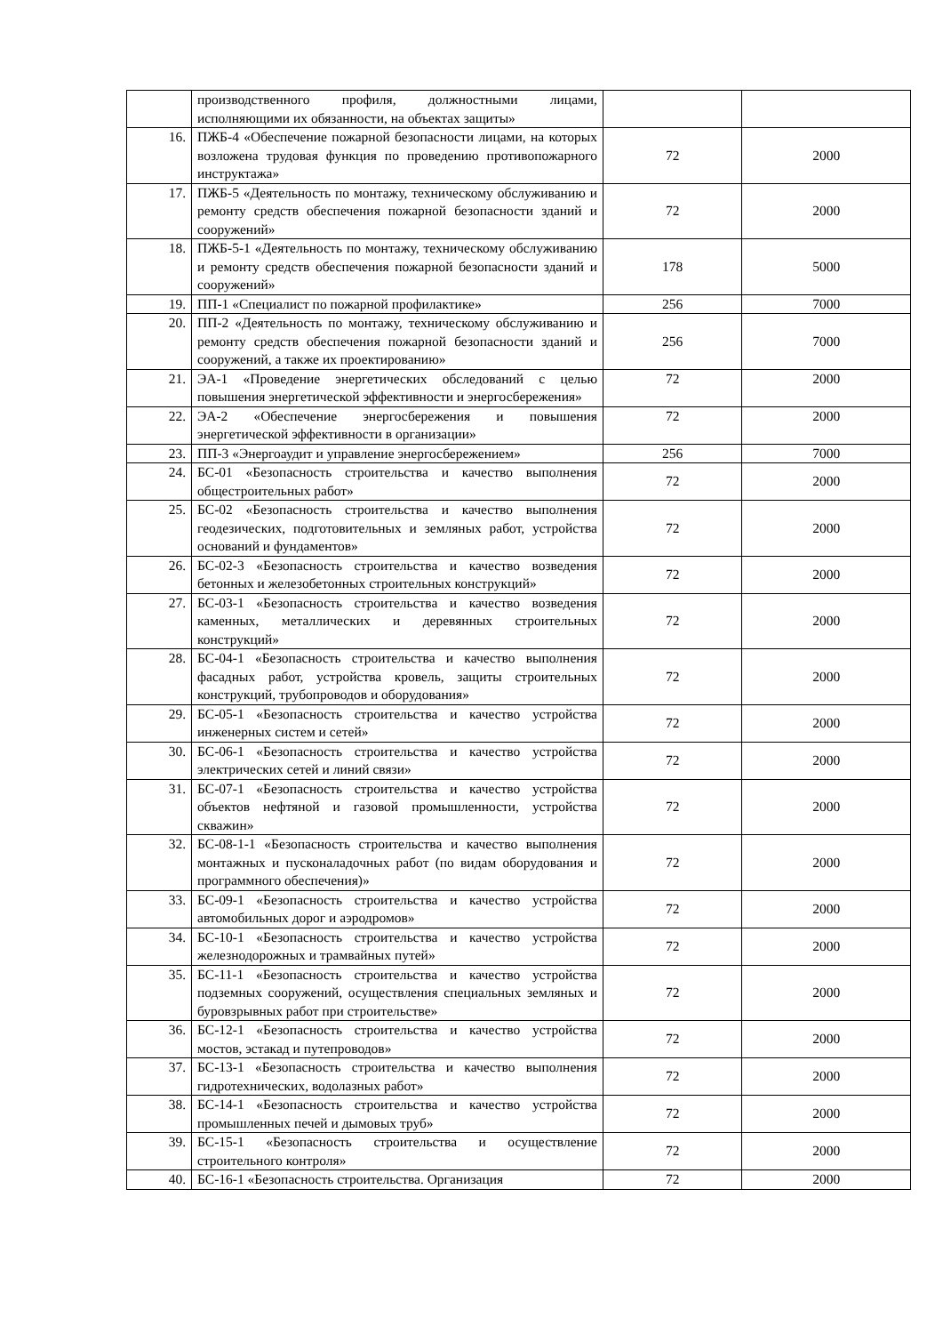| | производственного профиля, должностными лицами, исполняющими их обязанности, на объектах защиты» | | |
| 16. | ПЖБ-4 «Обеспечение пожарной безопасности лицами, на которых возложена трудовая функция по проведению противопожарного инструктажа» | 72 | 2000 |
| 17. | ПЖБ-5 «Деятельность по монтажу, техническому обслуживанию и ремонту средств обеспечения пожарной безопасности зданий и сооружений» | 72 | 2000 |
| 18. | ПЖБ-5-1 «Деятельность по монтажу, техническому обслуживанию и ремонту средств обеспечения пожарной безопасности зданий и сооружений» | 178 | 5000 |
| 19. | ПП-1 «Специалист по пожарной профилактике» | 256 | 7000 |
| 20. | ПП-2 «Деятельность по монтажу, техническому обслуживанию и ремонту средств обеспечения пожарной безопасности зданий и сооружений, а также их проектированию» | 256 | 7000 |
| 21. | ЭА-1 «Проведение энергетических обследований с целью повышения энергетической эффективности и энергосбережения» | 72 | 2000 |
| 22. | ЭА-2 «Обеспечение энергосбережения и повышения энергетической эффективности в организации» | 72 | 2000 |
| 23. | ПП-3 «Энергоаудит и управление энергосбережением» | 256 | 7000 |
| 24. | БС-01 «Безопасность строительства и качество выполнения общестроительных работ» | 72 | 2000 |
| 25. | БС-02 «Безопасность строительства и качество выполнения геодезических, подготовительных и земляных работ, устройства оснований и фундаментов» | 72 | 2000 |
| 26. | БС-02-3 «Безопасность строительства и качество возведения бетонных и железобетонных строительных конструкций» | 72 | 2000 |
| 27. | БС-03-1 «Безопасность строительства и качество возведения каменных, металлических и деревянных строительных конструкций» | 72 | 2000 |
| 28. | БС-04-1 «Безопасность строительства и качество выполнения фасадных работ, устройства кровель, защиты строительных конструкций, трубопроводов и оборудования» | 72 | 2000 |
| 29. | БС-05-1 «Безопасность строительства и качество устройства инженерных систем и сетей» | 72 | 2000 |
| 30. | БС-06-1 «Безопасность строительства и качество устройства электрических сетей и линий связи» | 72 | 2000 |
| 31. | БС-07-1 «Безопасность строительства и качество устройства объектов нефтяной и газовой промышленности, устройства скважин» | 72 | 2000 |
| 32. | БС-08-1-1 «Безопасность строительства и качество выполнения монтажных и пусконаладочных работ (по видам оборудования и программного обеспечения)» | 72 | 2000 |
| 33. | БС-09-1 «Безопасность строительства и качество устройства автомобильных дорог и аэродромов» | 72 | 2000 |
| 34. | БС-10-1 «Безопасность строительства и качество устройства железнодорожных и трамвайных путей» | 72 | 2000 |
| 35. | БС-11-1 «Безопасность строительства и качество устройства подземных сооружений, осуществления специальных земляных и буровзрывных работ при строительстве» | 72 | 2000 |
| 36. | БС-12-1 «Безопасность строительства и качество устройства мостов, эстакад и путепроводов» | 72 | 2000 |
| 37. | БС-13-1 «Безопасность строительства и качество выполнения гидротехнических, водолазных работ» | 72 | 2000 |
| 38. | БС-14-1 «Безопасность строительства и качество устройства промышленных печей и дымовых труб» | 72 | 2000 |
| 39. | БС-15-1 «Безопасность строительства и осуществление строительного контроля» | 72 | 2000 |
| 40. | БС-16-1 «Безопасность строительства. Организация | 72 | 2000 |